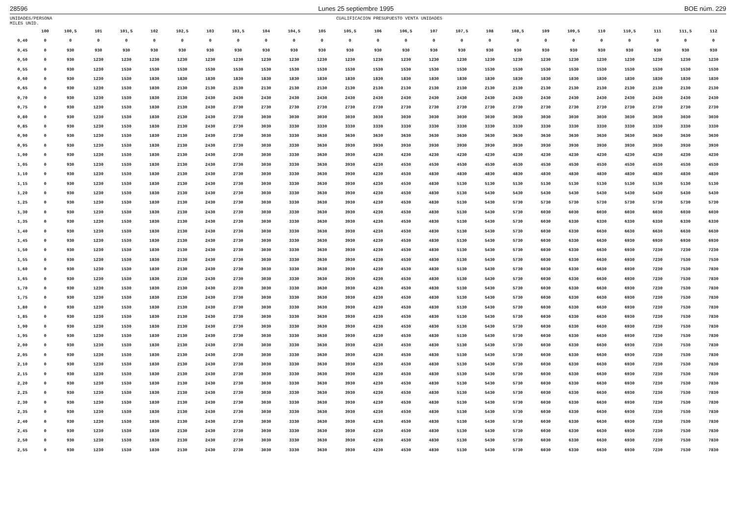28596 Lunes 25 septiembre 1995 BOE núm. 229
UNIDADES/PERSONA
MILES UNID. CUALIFICACION PRESUPUESTO VENTA UNIDADES
| | 100 | 100,5 | 101 | 101,5 | 102 | 102,5 | 103 | 103,5 | 104 | 104,5 | 105 | 105,5 | 106 | 106,5 | 107 | 107,5 | 108 | 108,5 | 109 | 109,5 | 110 | 110,5 | 111 | 111,5 | 112 |
| --- | --- | --- | --- | --- | --- | --- | --- | --- | --- | --- | --- | --- | --- | --- | --- | --- | --- | --- | --- | --- | --- | --- | --- | --- | --- |
| 0,40 | 0 | 0 | 0 | 0 | 0 | 0 | 0 | 0 | 0 | 0 | 0 | 0 | 0 | 0 | 0 | 0 | 0 | 0 | 0 | 0 | 0 | 0 | 0 | 0 | 0 |
| 0,45 | 0 | 930 | 930 | 930 | 930 | 930 | 930 | 930 | 930 | 930 | 930 | 930 | 930 | 930 | 930 | 930 | 930 | 930 | 930 | 930 | 930 | 930 | 930 | 930 | 930 |
| 0,50 | 0 | 930 | 1230 | 1230 | 1230 | 1230 | 1230 | 1230 | 1230 | 1230 | 1230 | 1230 | 1230 | 1230 | 1230 | 1230 | 1230 | 1230 | 1230 | 1230 | 1230 | 1230 | 1230 | 1230 | 1230 |
| 0,55 | 0 | 930 | 1230 | 1530 | 1530 | 1530 | 1530 | 1530 | 1530 | 1530 | 1530 | 1530 | 1530 | 1530 | 1530 | 1530 | 1530 | 1530 | 1530 | 1530 | 1530 | 1530 | 1530 | 1530 | 1530 |
| 0,60 | 0 | 930 | 1230 | 1530 | 1830 | 1830 | 1830 | 1830 | 1830 | 1830 | 1830 | 1830 | 1830 | 1830 | 1830 | 1830 | 1830 | 1830 | 1830 | 1830 | 1830 | 1830 | 1830 | 1830 | 1830 |
| 0,65 | 0 | 930 | 1230 | 1530 | 1830 | 2130 | 2130 | 2130 | 2130 | 2130 | 2130 | 2130 | 2130 | 2130 | 2130 | 2130 | 2130 | 2130 | 2130 | 2130 | 2130 | 2130 | 2130 | 2130 | 2130 |
| 0,70 | 0 | 930 | 1230 | 1530 | 1830 | 2130 | 2430 | 2430 | 2430 | 2430 | 2430 | 2430 | 2430 | 2430 | 2430 | 2430 | 2430 | 2430 | 2430 | 2430 | 2430 | 2430 | 2430 | 2430 | 2430 |
| 0,75 | 0 | 930 | 1230 | 1530 | 1830 | 2130 | 2430 | 2730 | 2730 | 2730 | 2730 | 2730 | 2730 | 2730 | 2730 | 2730 | 2730 | 2730 | 2730 | 2730 | 2730 | 2730 | 2730 | 2730 | 2730 |
| 0,80 | 0 | 930 | 1230 | 1530 | 1830 | 2130 | 2430 | 2730 | 3030 | 3030 | 3030 | 3030 | 3030 | 3030 | 3030 | 3030 | 3030 | 3030 | 3030 | 3030 | 3030 | 3030 | 3030 | 3030 | 3030 |
| 0,85 | 0 | 930 | 1230 | 1530 | 1830 | 2130 | 2430 | 2730 | 3030 | 3330 | 3330 | 3330 | 3330 | 3330 | 3330 | 3330 | 3330 | 3330 | 3330 | 3330 | 3330 | 3330 | 3330 | 3330 | 3330 |
| 0,90 | 0 | 930 | 1230 | 1530 | 1830 | 2130 | 2430 | 2730 | 3030 | 3330 | 3630 | 3630 | 3630 | 3630 | 3630 | 3630 | 3630 | 3630 | 3630 | 3630 | 3630 | 3630 | 3630 | 3630 | 3630 |
| 0,95 | 0 | 930 | 1230 | 1530 | 1830 | 2130 | 2430 | 2730 | 3030 | 3330 | 3630 | 3930 | 3930 | 3930 | 3930 | 3930 | 3930 | 3930 | 3930 | 3930 | 3930 | 3930 | 3930 | 3930 | 3930 |
| 1,00 | 0 | 930 | 1230 | 1530 | 1830 | 2130 | 2430 | 2730 | 3030 | 3330 | 3630 | 3930 | 4230 | 4230 | 4230 | 4230 | 4230 | 4230 | 4230 | 4230 | 4230 | 4230 | 4230 | 4230 | 4230 |
| 1,05 | 0 | 930 | 1230 | 1530 | 1830 | 2130 | 2430 | 2730 | 3030 | 3330 | 3630 | 3930 | 4230 | 4530 | 4530 | 4530 | 4530 | 4530 | 4530 | 4530 | 4530 | 4530 | 4530 | 4530 | 4530 |
| 1,10 | 0 | 930 | 1230 | 1530 | 1830 | 2130 | 2430 | 2730 | 3030 | 3330 | 3630 | 3930 | 4230 | 4530 | 4830 | 4830 | 4830 | 4830 | 4830 | 4830 | 4830 | 4830 | 4830 | 4830 | 4830 |
| 1,15 | 0 | 930 | 1230 | 1530 | 1830 | 2130 | 2430 | 2730 | 3030 | 3330 | 3630 | 3930 | 4230 | 4530 | 4830 | 5130 | 5130 | 5130 | 5130 | 5130 | 5130 | 5130 | 5130 | 5130 | 5130 |
| 1,20 | 0 | 930 | 1230 | 1530 | 1830 | 2130 | 2430 | 2730 | 3030 | 3330 | 3630 | 3930 | 4230 | 4530 | 4830 | 5130 | 5430 | 5430 | 5430 | 5430 | 5430 | 5430 | 5430 | 5430 | 5430 |
| 1,25 | 0 | 930 | 1230 | 1530 | 1830 | 2130 | 2430 | 2730 | 3030 | 3330 | 3630 | 3930 | 4230 | 4530 | 4830 | 5130 | 5430 | 5730 | 5730 | 5730 | 5730 | 5730 | 5730 | 5730 | 5730 |
| 1,30 | 0 | 930 | 1230 | 1530 | 1830 | 2130 | 2430 | 2730 | 3030 | 3330 | 3630 | 3930 | 4230 | 4530 | 4830 | 5130 | 5430 | 5730 | 6030 | 6030 | 6030 | 6030 | 6030 | 6030 | 6030 |
| 1,35 | 0 | 930 | 1230 | 1530 | 1830 | 2130 | 2430 | 2730 | 3030 | 3330 | 3630 | 3930 | 4230 | 4530 | 4830 | 5130 | 5430 | 5730 | 6030 | 6330 | 6330 | 6330 | 6330 | 6330 | 6330 |
| 1,40 | 0 | 930 | 1230 | 1530 | 1830 | 2130 | 2430 | 2730 | 3030 | 3330 | 3630 | 3930 | 4230 | 4530 | 4830 | 5130 | 5430 | 5730 | 6030 | 6330 | 6630 | 6630 | 6630 | 6630 | 6630 |
| 1,45 | 0 | 930 | 1230 | 1530 | 1830 | 2130 | 2430 | 2730 | 3030 | 3330 | 3630 | 3930 | 4230 | 4530 | 4830 | 5130 | 5430 | 5730 | 6030 | 6330 | 6630 | 6930 | 6930 | 6930 | 6930 |
| 1,50 | 0 | 930 | 1230 | 1530 | 1830 | 2130 | 2430 | 2730 | 3030 | 3330 | 3630 | 3930 | 4230 | 4530 | 4830 | 5130 | 5430 | 5730 | 6030 | 6330 | 6630 | 6930 | 7230 | 7230 | 7230 |
| 1,55 | 0 | 930 | 1230 | 1530 | 1830 | 2130 | 2430 | 2730 | 3030 | 3330 | 3630 | 3930 | 4230 | 4530 | 4830 | 5130 | 5430 | 5730 | 6030 | 6330 | 6630 | 6930 | 7230 | 7530 | 7530 |
| 1,60 | 0 | 930 | 1230 | 1530 | 1830 | 2130 | 2430 | 2730 | 3030 | 3330 | 3630 | 3930 | 4230 | 4530 | 4830 | 5130 | 5430 | 5730 | 6030 | 6330 | 6630 | 6930 | 7230 | 7530 | 7830 |
| 1,65 | 0 | 930 | 1230 | 1530 | 1830 | 2130 | 2430 | 2730 | 3030 | 3330 | 3630 | 3930 | 4230 | 4530 | 4830 | 5130 | 5430 | 5730 | 6030 | 6330 | 6630 | 6930 | 7230 | 7530 | 7830 |
| 1,70 | 0 | 930 | 1230 | 1530 | 1830 | 2130 | 2430 | 2730 | 3030 | 3330 | 3630 | 3930 | 4230 | 4530 | 4830 | 5130 | 5430 | 5730 | 6030 | 6330 | 6630 | 6930 | 7230 | 7530 | 7830 |
| 1,75 | 0 | 930 | 1230 | 1530 | 1830 | 2130 | 2430 | 2730 | 3030 | 3330 | 3630 | 3930 | 4230 | 4530 | 4830 | 5130 | 5430 | 5730 | 6030 | 6330 | 6630 | 6930 | 7230 | 7530 | 7830 |
| 1,80 | 0 | 930 | 1230 | 1530 | 1830 | 2130 | 2430 | 2730 | 3030 | 3330 | 3630 | 3930 | 4230 | 4530 | 4830 | 5130 | 5430 | 5730 | 6030 | 6330 | 6630 | 6930 | 7230 | 7530 | 7830 |
| 1,85 | 0 | 930 | 1230 | 1530 | 1830 | 2130 | 2430 | 2730 | 3030 | 3330 | 3630 | 3930 | 4230 | 4530 | 4830 | 5130 | 5430 | 5730 | 6030 | 6330 | 6630 | 6930 | 7230 | 7530 | 7830 |
| 1,90 | 0 | 930 | 1230 | 1530 | 1830 | 2130 | 2430 | 2730 | 3030 | 3330 | 3630 | 3930 | 4230 | 4530 | 4830 | 5130 | 5430 | 5730 | 6030 | 6330 | 6630 | 6930 | 7230 | 7530 | 7830 |
| 1,95 | 0 | 930 | 1230 | 1530 | 1830 | 2130 | 2430 | 2730 | 3030 | 3330 | 3630 | 3930 | 4230 | 4530 | 4830 | 5130 | 5430 | 5730 | 6030 | 6330 | 6630 | 6930 | 7230 | 7530 | 7830 |
| 2,00 | 0 | 930 | 1230 | 1530 | 1830 | 2130 | 2430 | 2730 | 3030 | 3330 | 3630 | 3930 | 4230 | 4530 | 4830 | 5130 | 5430 | 5730 | 6030 | 6330 | 6630 | 6930 | 7230 | 7530 | 7830 |
| 2,05 | 0 | 930 | 1230 | 1530 | 1830 | 2130 | 2430 | 2730 | 3030 | 3330 | 3630 | 3930 | 4230 | 4530 | 4830 | 5130 | 5430 | 5730 | 6030 | 6330 | 6630 | 6930 | 7230 | 7530 | 7830 |
| 2,10 | 0 | 930 | 1230 | 1530 | 1830 | 2130 | 2430 | 2730 | 3030 | 3330 | 3630 | 3930 | 4230 | 4530 | 4830 | 5130 | 5430 | 5730 | 6030 | 6330 | 6630 | 6930 | 7230 | 7530 | 7830 |
| 2,15 | 0 | 930 | 1230 | 1530 | 1830 | 2130 | 2430 | 2730 | 3030 | 3330 | 3630 | 3930 | 4230 | 4530 | 4830 | 5130 | 5430 | 5730 | 6030 | 6330 | 6630 | 6930 | 7230 | 7530 | 7830 |
| 2,20 | 0 | 930 | 1230 | 1530 | 1830 | 2130 | 2430 | 2730 | 3030 | 3330 | 3630 | 3930 | 4230 | 4530 | 4830 | 5130 | 5430 | 5730 | 6030 | 6330 | 6630 | 6930 | 7230 | 7530 | 7830 |
| 2,25 | 0 | 930 | 1230 | 1530 | 1830 | 2130 | 2430 | 2730 | 3030 | 3330 | 3630 | 3930 | 4230 | 4530 | 4830 | 5130 | 5430 | 5730 | 6030 | 6330 | 6630 | 6930 | 7230 | 7530 | 7830 |
| 2,30 | 0 | 930 | 1230 | 1530 | 1830 | 2130 | 2430 | 2730 | 3030 | 3330 | 3630 | 3930 | 4230 | 4530 | 4830 | 5130 | 5430 | 5730 | 6030 | 6330 | 6630 | 6930 | 7230 | 7530 | 7830 |
| 2,35 | 0 | 930 | 1230 | 1530 | 1830 | 2130 | 2430 | 2730 | 3030 | 3330 | 3630 | 3930 | 4230 | 4530 | 4830 | 5130 | 5430 | 5730 | 6030 | 6330 | 6630 | 6930 | 7230 | 7530 | 7830 |
| 2,40 | 0 | 930 | 1230 | 1530 | 1830 | 2130 | 2430 | 2730 | 3030 | 3330 | 3630 | 3930 | 4230 | 4530 | 4830 | 5130 | 5430 | 5730 | 6030 | 6330 | 6630 | 6930 | 7230 | 7530 | 7830 |
| 2,45 | 0 | 930 | 1230 | 1530 | 1830 | 2130 | 2430 | 2730 | 3030 | 3330 | 3630 | 3930 | 4230 | 4530 | 4830 | 5130 | 5430 | 5730 | 6030 | 6330 | 6630 | 6930 | 7230 | 7530 | 7830 |
| 2,50 | 0 | 930 | 1230 | 1530 | 1830 | 2130 | 2430 | 2730 | 3030 | 3330 | 3630 | 3930 | 4230 | 4530 | 4830 | 5130 | 5430 | 5730 | 6030 | 6330 | 6630 | 6930 | 7230 | 7530 | 7830 |
| 2,55 | 0 | 930 | 1230 | 1530 | 1830 | 2130 | 2430 | 2730 | 3030 | 3330 | 3630 | 3930 | 4230 | 4530 | 4830 | 5130 | 5430 | 5730 | 6030 | 6330 | 6630 | 6930 | 7230 | 7530 | 7830 |